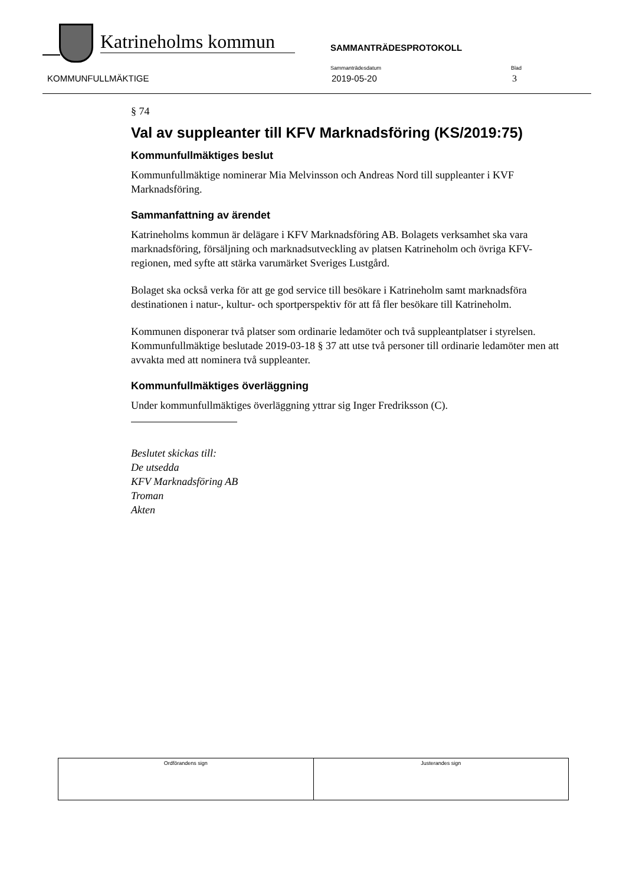Katrineholms kommun
SAMMANTRÄDESPROTOKOLL
KOMMUNFULLMÄKTIGE
Sammanträdesdatum
2019-05-20
Blad
3
§ 74
Val av suppleanter till KFV Marknadsföring (KS/2019:75)
Kommunfullmäktiges beslut
Kommunfullmäktige nominerar Mia Melvinsson och Andreas Nord till suppleanter i KVF Marknadsföring.
Sammanfattning av ärendet
Katrineholms kommun är delägare i KFV Marknadsföring AB. Bolagets verksamhet ska vara marknadsföring, försäljning och marknadsutveckling av platsen Katrineholm och övriga KFV-regionen, med syfte att stärka varumärket Sveriges Lustgård.
Bolaget ska också verka för att ge god service till besökare i Katrineholm samt marknadsföra destinationen i natur-, kultur- och sportperspektiv för att få fler besökare till Katrineholm.
Kommunen disponerar två platser som ordinarie ledamöter och två suppleantplatser i styrelsen. Kommunfullmäktige beslutade 2019-03-18 § 37 att utse två personer till ordinarie ledamöter men att avvakta med att nominera två suppleanter.
Kommunfullmäktiges överläggning
Under kommunfullmäktiges överläggning yttrar sig Inger Fredriksson (C).
Beslutet skickas till:
De utsedda
KFV Marknadsföring AB
Troman
Akten
| Ordförandens sign | Justerandes sign |